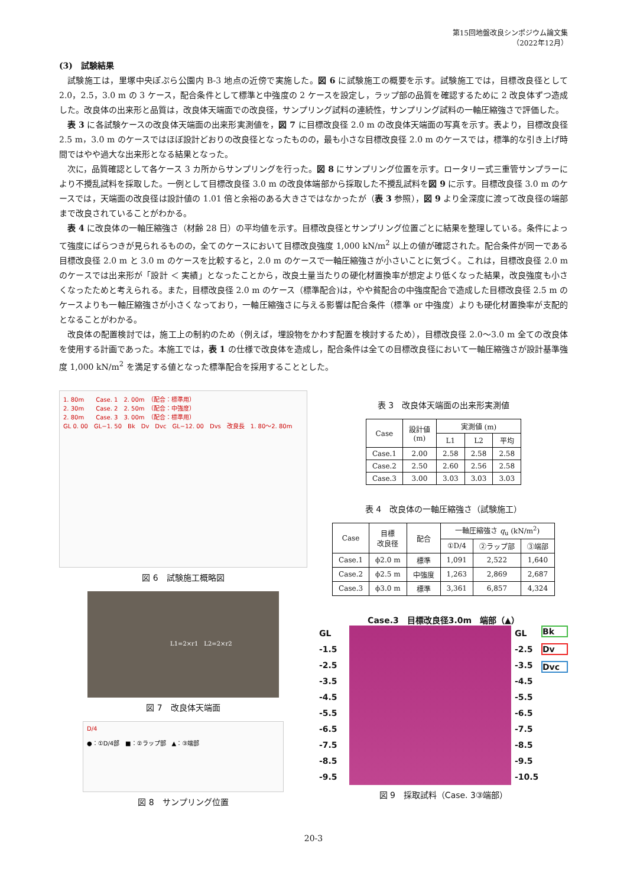第15回地盤改良シンポジウム論文集
（2022年12月）
(3)　試験結果
試験施工は，里塚中央ぽぷら公園内 B-3 地点の近傍で実施した。図 6 に試験施工の概要を示す。試験施工では，目標改良径として 2.0，2.5，3.0 m の 3 ケース，配合条件として標準と中強度の 2 ケースを設定し，ラップ部の品質を確認するために 2 改良体ずつ造成した。改良体の出来形と品質は，改良体天端面での改良径，サンプリング試料の連続性，サンプリング試料の一軸圧縮強さで評価した。
表 3 に各試験ケースの改良体天端面の出来形実測値を，図 7 に目標改良径 2.0 m の改良体天端面の写真を示す。表より，目標改良径 2.5 m，3.0 m のケースではほぼ設計どおりの改良径となったものの，最も小さな目標改良径 2.0 m のケースでは，標準的な引き上げ時間ではやや過大な出来形となる結果となった。
次に，品質確認として各ケース 3 カ所からサンプリングを行った。図 8 にサンプリング位置を示す。ロータリー式三重管サンプラーにより不攪乱試料を採取した。一例として目標改良径 3.0 m の改良体端部から採取した不攪乱試料を図 9 に示す。目標改良径 3.0 m のケースでは，天端面の改良径は設計値の 1.01 倍と余裕のある大きさではなかったが（表 3 参照），図 9 より全深度に渡って改良径の端部まで改良されていることがわかる。
表 4 に改良体の一軸圧縮強さ（材齢 28 日）の平均値を示す。目標改良径とサンプリング位置ごとに結果を整理している。条件によって強度にばらつきが見られるものの，全てのケースにおいて目標改良強度 1,000 kN/m<sup>2</sup> 以上の値が確認された。配合条件が同一である目標改良径 2.0 m と 3.0 m のケースを比較すると，2.0 m のケースで一軸圧縮強さが小さいことに気づく。これは，目標改良径 2.0 m のケースでは出来形が「設計 ＜ 実績」となったことから，改良土量当たりの硬化材置換率が想定より低くなった結果，改良強度も小さくなったためと考えられる。また，目標改良径 2.0 m のケース（標準配合)は，やや貧配合の中強度配合で造成した目標改良径 2.5 m のケースよりも一軸圧縮強さが小さくなっており，一軸圧縮強さに与える影響は配合条件（標準 or 中強度）よりも硬化材置換率が支配的となることがわかる。
改良体の配置検討では，施工上の制約のため（例えば，埋設物をかわす配置を検討するため），目標改良径 2.0～3.0 m 全ての改良体を使用する計画であった。本施工では，表 1 の仕様で改良体を造成し，配合条件は全ての目標改良径において一軸圧縮強さが設計基準強度 1,000 kN/m<sup>2</sup> を満足する値となった標準配合を採用することとした。
1. 80m　　Case. 1　2. 00m　（配合：標準用）
2. 30m　　Case. 2　2. 50m　（配合：中強度）
2. 80m　　Case. 3　3. 00m　（配合：標準用）
GL 0. 00　GL−1. 50　Bk　Dv　Dvc　GL−12. 00　Dvs　改良長　1. 80～2. 80m
図 6　試験施工概略図
L1=2×r1　L2=2×r2
図 7　改良体天端面
D/4
●：①D/4部　■：②ラップ部　▲：③端部
図 8　サンプリング位置
表 3　改良体天端面の出来形実測値
| Case | 設計値 (m) | 実測値 (m) | | |
| --- | --- | --- | --- | --- |
| | | L1 | L2 | 平均 |
| Case.1 | 2.00 | 2.58 | 2.58 | 2.58 |
| Case.2 | 2.50 | 2.60 | 2.56 | 2.58 |
| Case.3 | 3.00 | 3.03 | 3.03 | 3.03 |
表 4　改良体の一軸圧縮強さ（試験施工）
| Case | 目標 改良径 | 配合 | 一軸圧縮強さ q<sub>u</sub> (kN/m<sup>2</sup>) | | |
| --- | --- | --- | --- | --- | --- |
| | | | ①D/4 | ②ラップ部 | ③端部 |
| Case.1 | ϕ2.0 m | 標準 | 1,091 | 2,522 | 1,640 |
| Case.2 | ϕ2.5 m | 中強度 | 1,263 | 2,869 | 2,687 |
| Case.3 | ϕ3.0 m | 標準 | 3,361 | 6,857 | 4,324 |
Case.3　目標改良径3.0m　端部（▲）
GL
-1.5
-2.5
-3.5
-4.5
-5.5
-6.5
-7.5
-8.5
-9.5
GL
-2.5
-3.5
-4.5
-5.5
-6.5
-7.5
-8.5
-9.5
-10.5
Bk
Dv
Dvc
図 9　採取試料（Case. 3③端部）
20-3